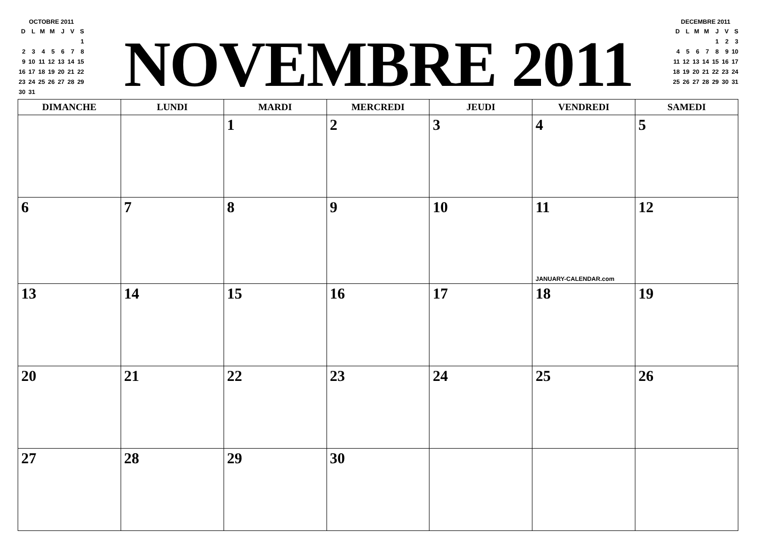OCTOBRE 2011
| D | L | M | M | J | V | S |
| | | | | | | 1 |
| 2 | 3 | 4 | 5 | 6 | 7 | 8 |
| 9 | 10 | 11 | 12 | 13 | 14 | 15 |
| 16 | 17 | 18 | 19 | 20 | 21 | 22 |
| 23 | 24 | 25 | 26 | 27 | 28 | 29 |
| 30 | 31 | | | | | |
NOVEMBRE 2011
DECEMBRE 2011
| D | L | M | M | J | V | S |
| | | | | 1 | 2 | 3 |
| 4 | 5 | 6 | 7 | 8 | 9 | 10 |
| 11 | 12 | 13 | 14 | 15 | 16 | 17 |
| 18 | 19 | 20 | 21 | 22 | 23 | 24 |
| 25 | 26 | 27 | 28 | 29 | 30 | 31 |
| DIMANCHE | LUNDI | MARDI | MERCREDI | JEUDI | VENDREDI | SAMEDI |
| --- | --- | --- | --- | --- | --- | --- |
| | | 1 | 2 | 3 | 4 | 5 |
| 6 | 7 | 8 | 9 | 10 | 11 JANUARY-CALENDAR.com | 12 |
| 13 | 14 | 15 | 16 | 17 | 18 | 19 |
| 20 | 21 | 22 | 23 | 24 | 25 | 26 |
| 27 | 28 | 29 | 30 | | | |